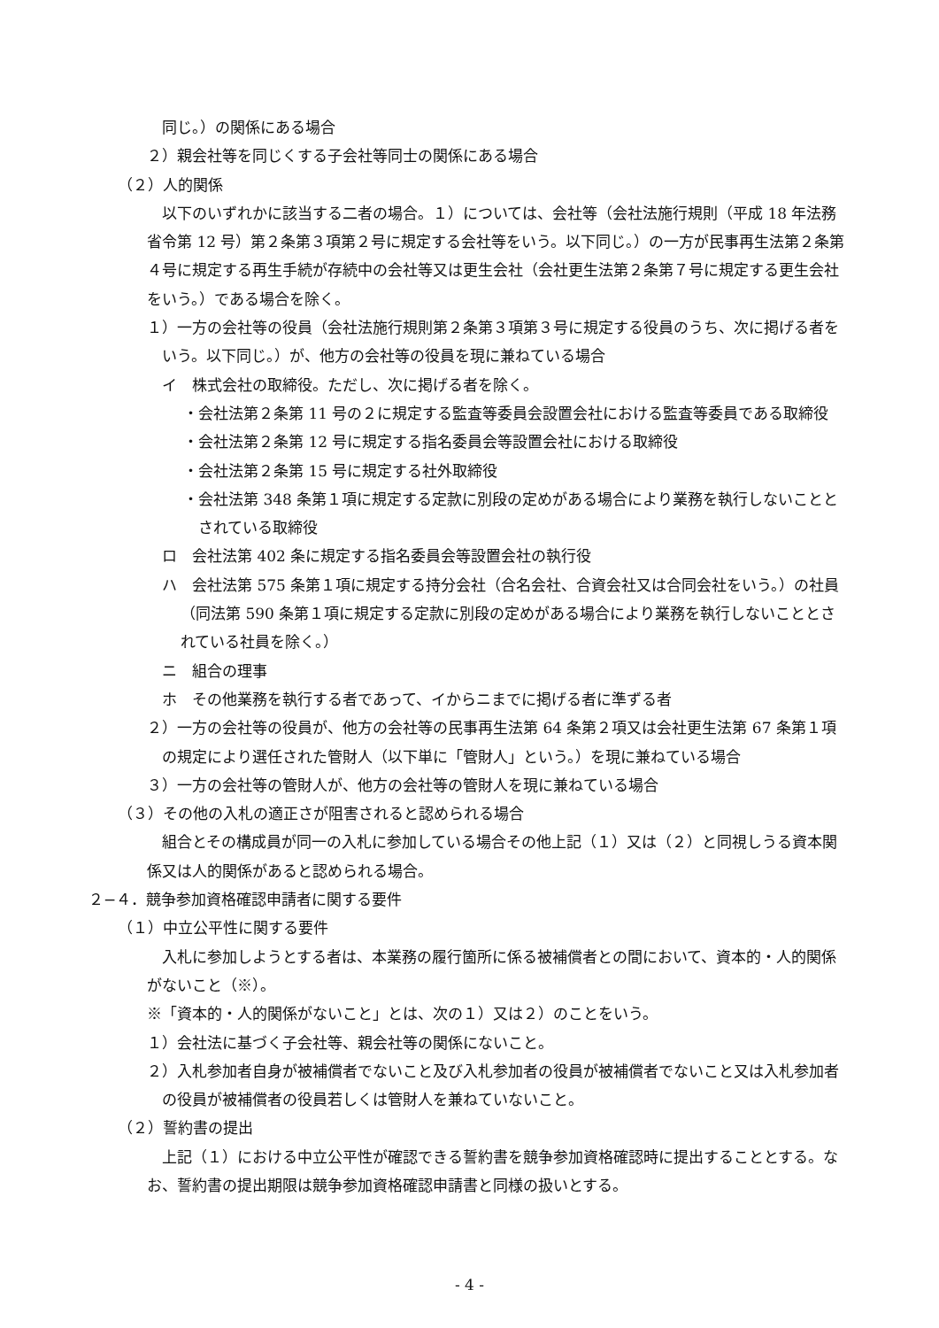同じ。）の関係にある場合
２）親会社等を同じくする子会社等同士の関係にある場合
（２）人的関係
以下のいずれかに該当する二者の場合。１）については、会社等（会社法施行規則（平成 18 年法務省令第 12 号）第２条第３項第２号に規定する会社等をいう。以下同じ。）の一方が民事再生法第２条第４号に規定する再生手続が存続中の会社等又は更生会社（会社更生法第２条第７号に規定する更生会社をいう。）である場合を除く。
１）一方の会社等の役員（会社法施行規則第２条第３項第３号に規定する役員のうち、次に掲げる者をいう。以下同じ。）が、他方の会社等の役員を現に兼ねている場合
イ　株式会社の取締役。ただし、次に掲げる者を除く。
・会社法第２条第 11 号の２に規定する監査等委員会設置会社における監査等委員である取締役
・会社法第２条第 12 号に規定する指名委員会等設置会社における取締役
・会社法第２条第 15 号に規定する社外取締役
・会社法第 348 条第１項に規定する定款に別段の定めがある場合により業務を執行しないこととされている取締役
ロ　会社法第 402 条に規定する指名委員会等設置会社の執行役
ハ　会社法第 575 条第１項に規定する持分会社（合名会社、合資会社又は合同会社をいう。）の社員（同法第 590 条第１項に規定する定款に別段の定めがある場合により業務を執行しないこととされている社員を除く。）
ニ　組合の理事
ホ　その他業務を執行する者であって、イからニまでに掲げる者に準ずる者
２）一方の会社等の役員が、他方の会社等の民事再生法第 64 条第２項又は会社更生法第 67 条第１項の規定により選任された管財人（以下単に「管財人」という。）を現に兼ねている場合
３）一方の会社等の管財人が、他方の会社等の管財人を現に兼ねている場合
（３）その他の入札の適正さが阻害されると認められる場合
組合とその構成員が同一の入札に参加している場合その他上記（１）又は（２）と同視しうる資本関係又は人的関係があると認められる場合。
２−４．競争参加資格確認申請者に関する要件
（１）中立公平性に関する要件
入札に参加しようとする者は、本業務の履行箇所に係る被補償者との間において、資本的・人的関係がないこと（※）。
※「資本的・人的関係がないこと」とは、次の１）又は２）のことをいう。
１）会社法に基づく子会社等、親会社等の関係にないこと。
２）入札参加者自身が被補償者でないこと及び入札参加者の役員が被補償者でないこと又は入札参加者の役員が被補償者の役員若しくは管財人を兼ねていないこと。
（２）誓約書の提出
上記（１）における中立公平性が確認できる誓約書を競争参加資格確認時に提出することとする。なお、誓約書の提出期限は競争参加資格確認申請書と同様の扱いとする。
- 4 -